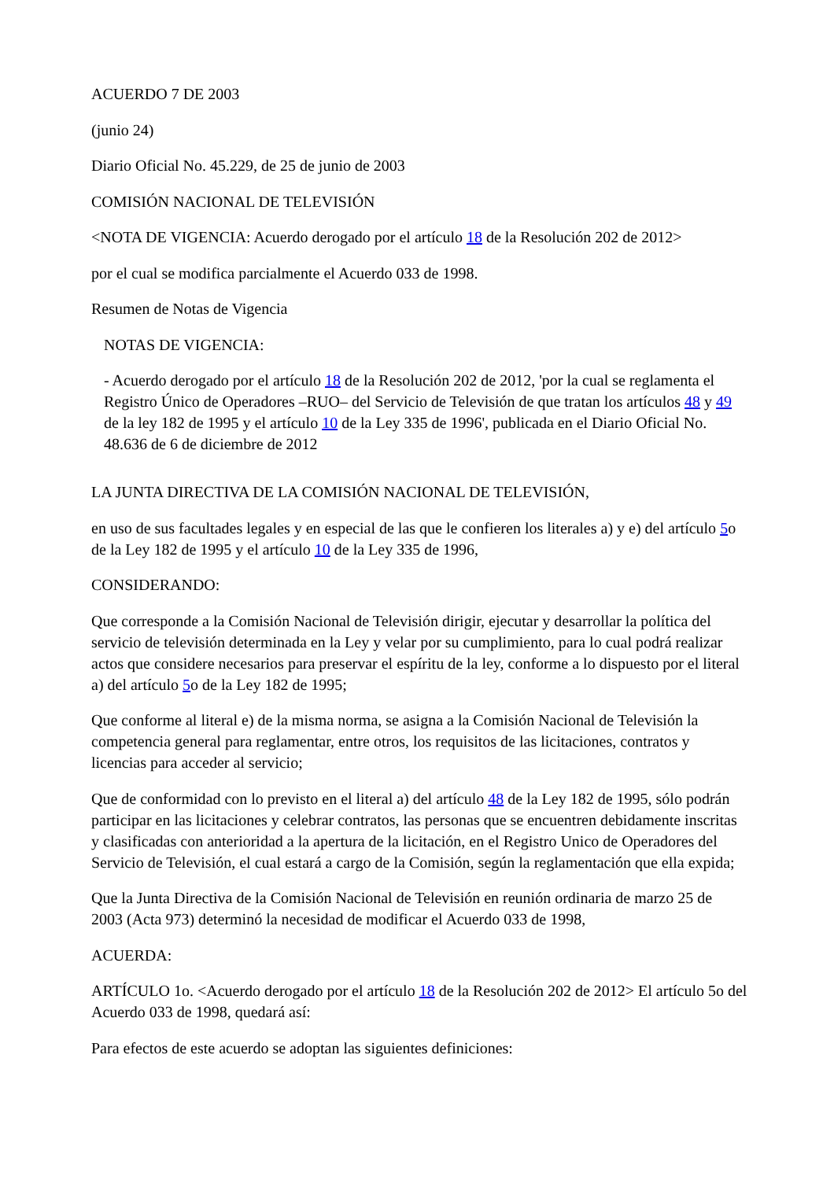ACUERDO 7 DE 2003
(junio 24)
Diario Oficial No. 45.229, de 25 de junio de 2003
COMISIÓN NACIONAL DE TELEVISIÓN
<NOTA DE VIGENCIA: Acuerdo derogado por el artículo 18 de la Resolución 202 de 2012>
por el cual se modifica parcialmente el Acuerdo 033 de 1998.
Resumen de Notas de Vigencia
NOTAS DE VIGENCIA:
- Acuerdo derogado por el artículo 18 de la Resolución 202 de 2012, 'por la cual se reglamenta el Registro Único de Operadores –RUO– del Servicio de Televisión de que tratan los artículos 48 y 49 de la ley 182 de 1995 y el artículo 10 de la Ley 335 de 1996', publicada en el Diario Oficial No. 48.636 de 6 de diciembre de 2012
LA JUNTA DIRECTIVA DE LA COMISIÓN NACIONAL DE TELEVISIÓN,
en uso de sus facultades legales y en especial de las que le confieren los literales a) y e) del artículo 5o de la Ley 182 de 1995 y el artículo 10 de la Ley 335 de 1996,
CONSIDERANDO:
Que corresponde a la Comisión Nacional de Televisión dirigir, ejecutar y desarrollar la política del servicio de televisión determinada en la Ley y velar por su cumplimiento, para lo cual podrá realizar actos que considere necesarios para preservar el espíritu de la ley, conforme a lo dispuesto por el literal a) del artículo 5o de la Ley 182 de 1995;
Que conforme al literal e) de la misma norma, se asigna a la Comisión Nacional de Televisión la competencia general para reglamentar, entre otros, los requisitos de las licitaciones, contratos y licencias para acceder al servicio;
Que de conformidad con lo previsto en el literal a) del artículo 48 de la Ley 182 de 1995, sólo podrán participar en las licitaciones y celebrar contratos, las personas que se encuentren debidamente inscritas y clasificadas con anterioridad a la apertura de la licitación, en el Registro Unico de Operadores del Servicio de Televisión, el cual estará a cargo de la Comisión, según la reglamentación que ella expida;
Que la Junta Directiva de la Comisión Nacional de Televisión en reunión ordinaria de marzo 25 de 2003 (Acta 973) determinó la necesidad de modificar el Acuerdo 033 de 1998,
ACUERDA:
ARTÍCULO 1o. <Acuerdo derogado por el artículo 18 de la Resolución 202 de 2012> El artículo 5o del Acuerdo 033 de 1998, quedará así:
Para efectos de este acuerdo se adoptan las siguientes definiciones: